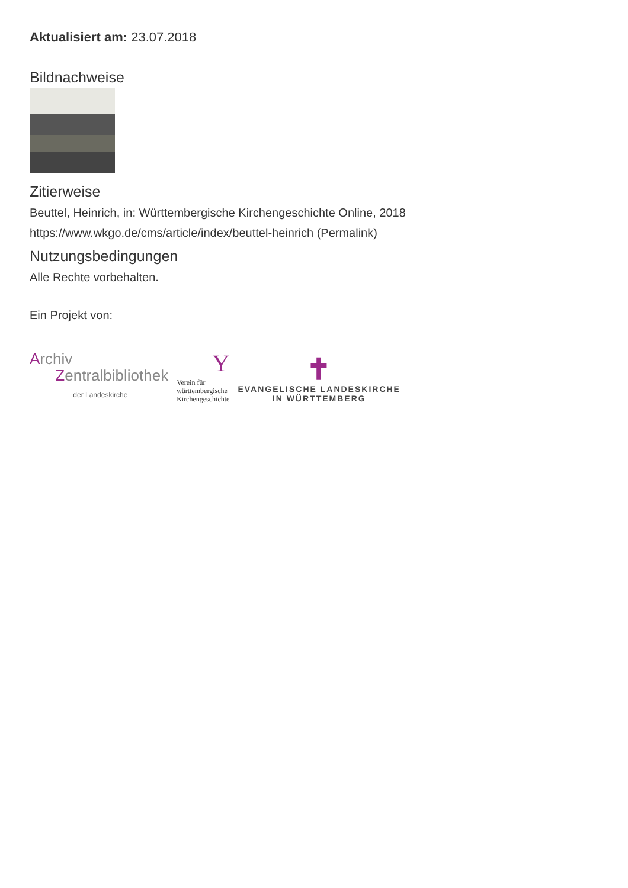Aktualisiert am: 23.07.2018
Bildnachweise
Zitierweise
Beuttel, Heinrich, in: Württembergische Kirchengeschichte Online, 2018
https://www.wkgo.de/cms/article/index/beuttel-heinrich (Permalink)
Nutzungsbedingungen
Alle Rechte vorbehalten.
Ein Projekt von:
Archiv
Zentralbibliothek
der Landeskirche
Y
Verein für
württembergische
Kirchengeschichte
✝
EVANGELISCHE LANDESKIRCHE
IN WÜRTTEMBERG